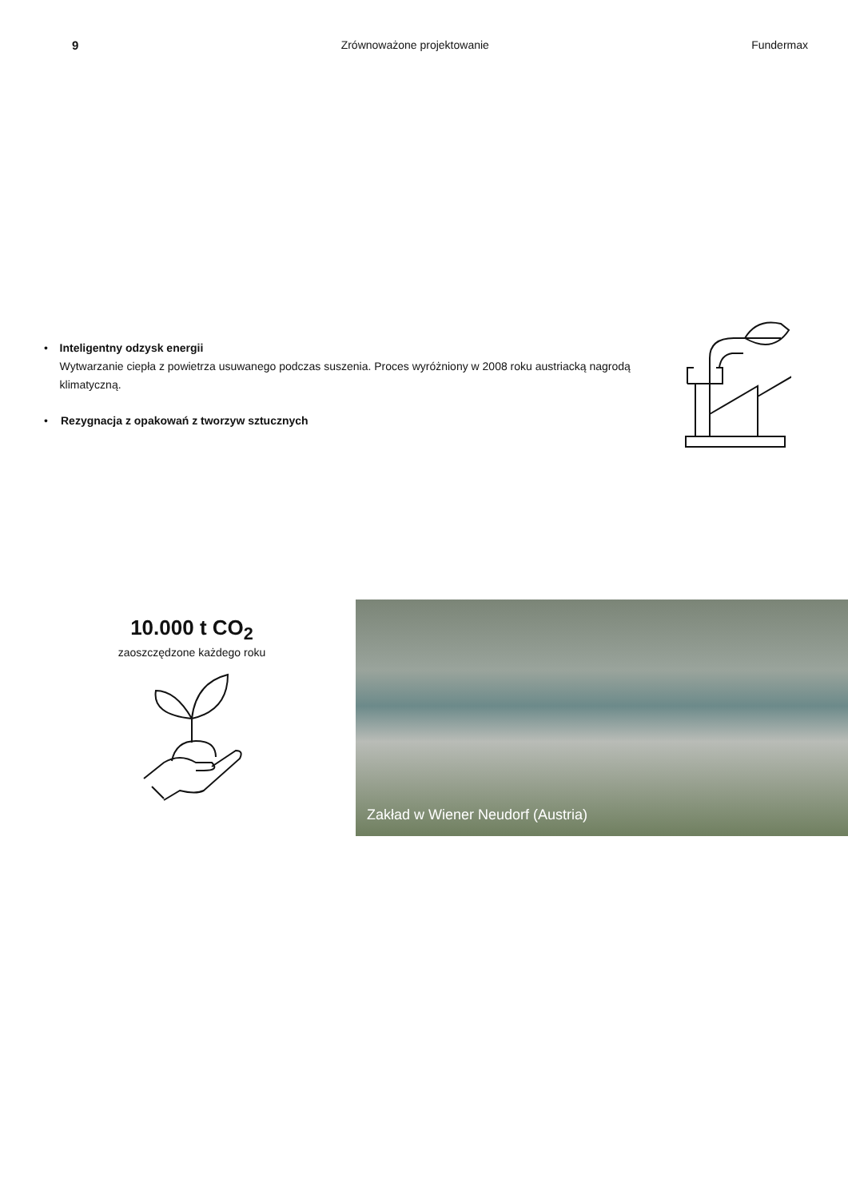9 Zrównoważone projektowanie Fundermax
• Inteligentny odzysk energii
Wytwarzanie ciepła z powietrza usuwanego podczas suszenia. Proces wyróżniony w 2008 roku austriacką nagrodą klimatyczną.
• Rezygnacja z opakowań z tworzyw sztucznych
10.000 t CO<sub>2</sub>
zaoszczędzone każdego roku
Zakład w Wiener Neudorf (Austria)